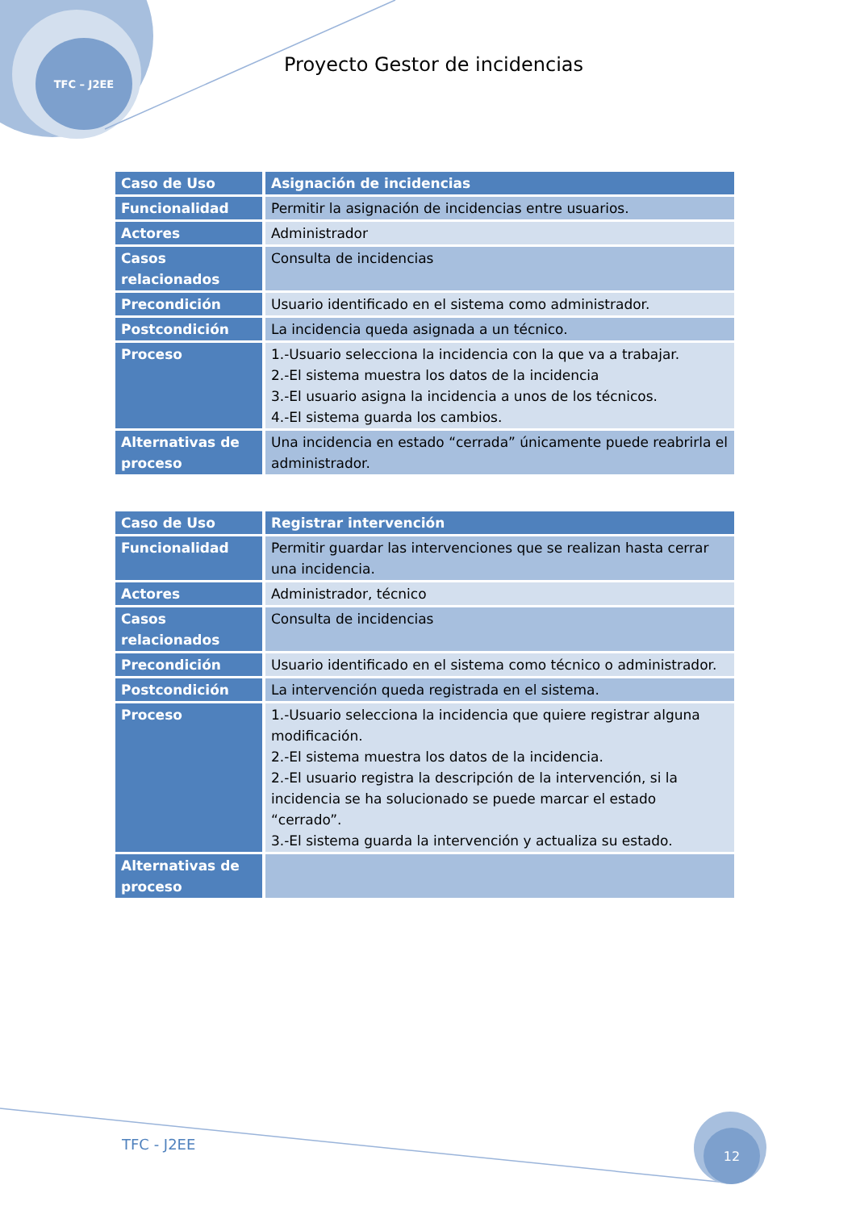TFC – J2EE
Proyecto Gestor de incidencias
| Caso de Uso | Asignación de incidencias |
| Funcionalidad | Permitir la asignación de incidencias entre usuarios. |
| Actores | Administrador |
| Casos relacionados | Consulta de incidencias |
| Precondición | Usuario identificado en el sistema como administrador. |
| Postcondición | La incidencia queda asignada a un técnico. |
| Proceso | 1.-Usuario selecciona la incidencia con la que va a trabajar. 2.-El sistema muestra los datos de la incidencia 3.-El usuario asigna la incidencia a unos de los técnicos. 4.-El sistema guarda los cambios. |
| Alternativas de proceso | Una incidencia en estado “cerrada” únicamente puede reabrirla el administrador. |
| Caso de Uso | Registrar intervención |
| Funcionalidad | Permitir guardar las intervenciones que se realizan hasta cerrar una incidencia. |
| Actores | Administrador, técnico |
| Casos relacionados | Consulta de incidencias |
| Precondición | Usuario identificado en el sistema como técnico o administrador. |
| Postcondición | La intervención queda registrada en el sistema. |
| Proceso | 1.-Usuario selecciona la incidencia que quiere registrar alguna modificación. 2.-El sistema muestra los datos de la incidencia. 2.-El usuario registra la descripción de la intervención, si la incidencia se ha solucionado se puede marcar el estado “cerrado”. 3.-El sistema guarda la intervención y actualiza su estado. |
| Alternativas de proceso | |
TFC - J2EE
12